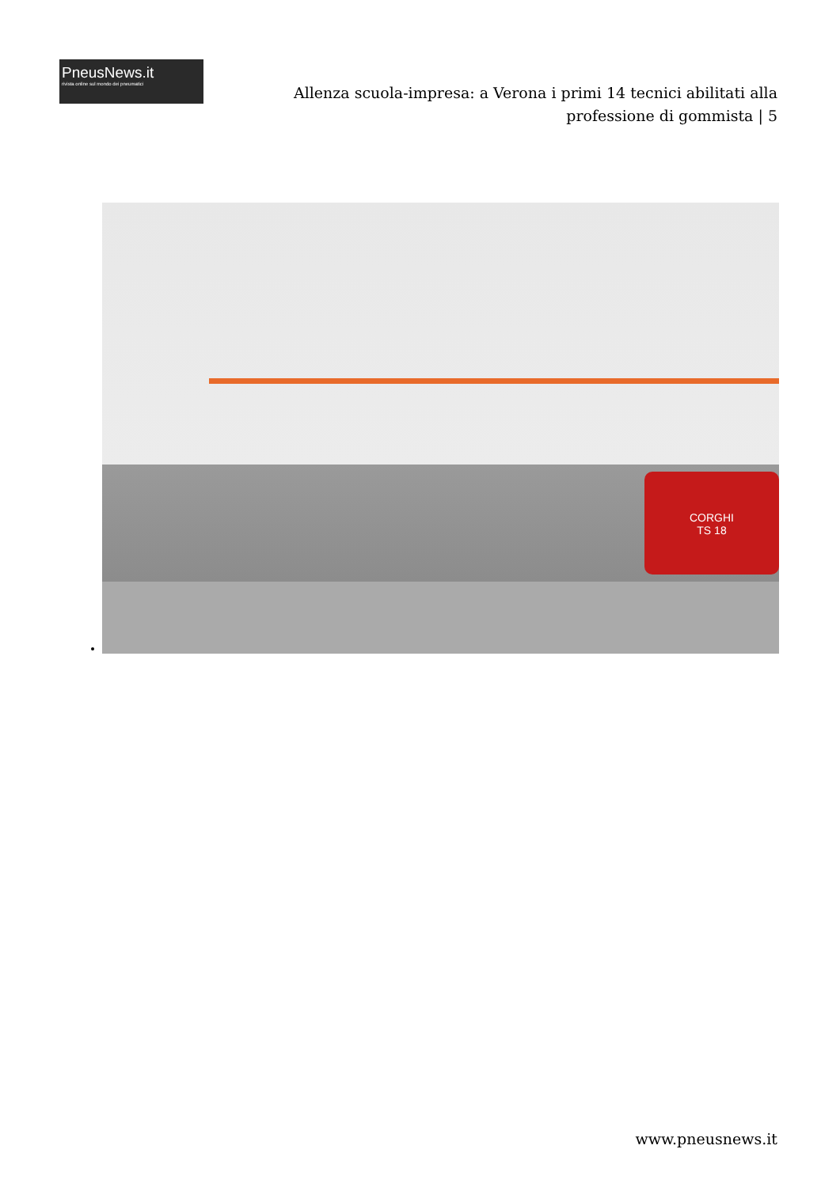PneusNews.it
rivista online sul mondo dei pneumatici
Allenza scuola-impresa: a Verona i primi 14 tecnici abilitati alla professione di gommista | 5
CORGHI
TS 18
www.pneusnews.it